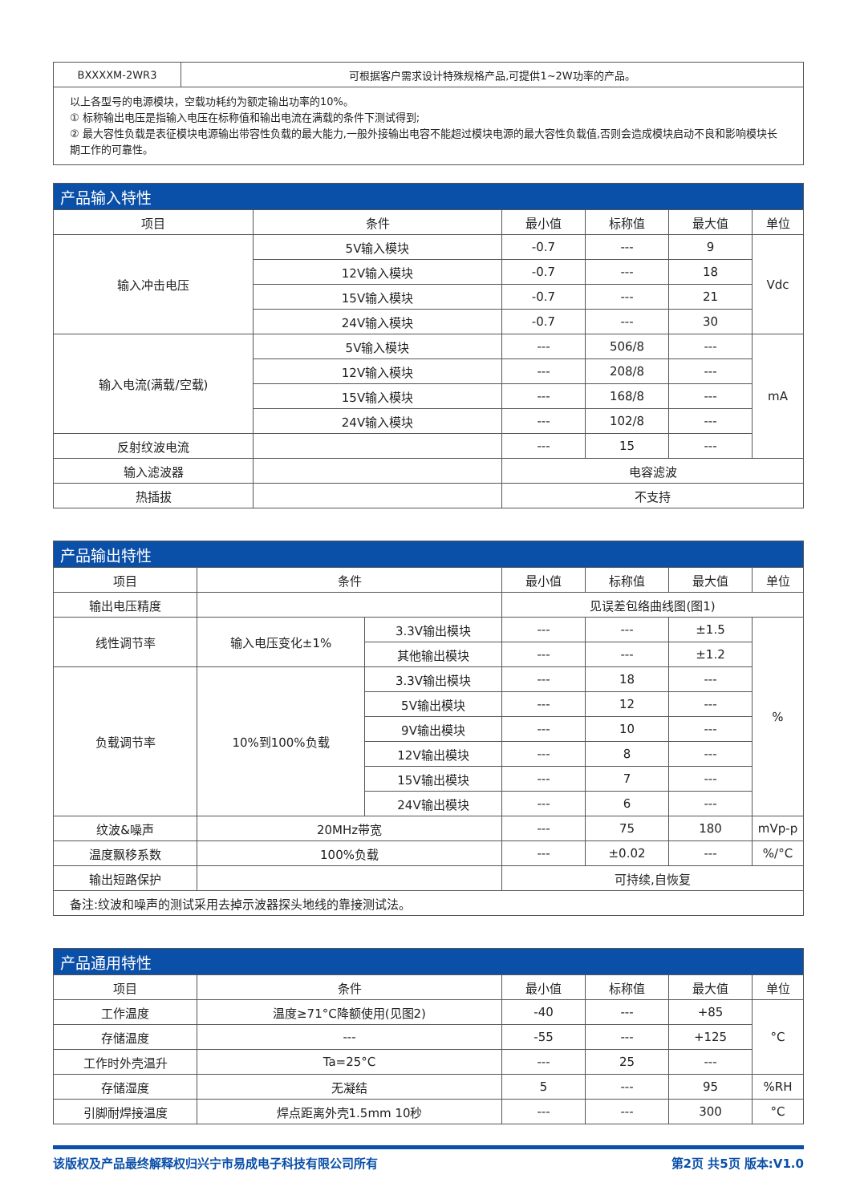| BXXXXM-2WR3 | 可根据客户需求设计特殊规格产品,可提供1~2W功率的产品。 |
| 以上各型号的电源模块，空载功耗约为额定输出功率的10%。 ① 标称输出电压是指输入电压在标称值和输出电流在满载的条件下测试得到; ② 最大容性负载是表征模块电源输出带容性负载的最大能力,一般外接输出电容不能超过模块电源的最大容性负载值,否则会造成模块启动不良和影响模块长期工作的可靠性。 | |
| 产品输入特性 | | | | | |
| 项目 | 条件 | 最小值 | 标称值 | 最大值 | 单位 |
| 输入冲击电压 | 5V输入模块 | -0.7 | --- | 9 | Vdc |
| | 12V输入模块 | -0.7 | --- | 18 | |
| | 15V输入模块 | -0.7 | --- | 21 | |
| | 24V输入模块 | -0.7 | --- | 30 | |
| 输入电流(满载/空载) | 5V输入模块 | --- | 506/8 | --- | mA |
| | 12V输入模块 | --- | 208/8 | --- | |
| | 15V输入模块 | --- | 168/8 | --- | |
| | 24V输入模块 | --- | 102/8 | --- | |
| 反射纹波电流 | | --- | 15 | --- | |
| 输入滤波器 | | 电容滤波 | | | |
| 热插拔 | | 不支持 | | | |
| 产品输出特性 | | | | | | |
| 项目 | 条件 | | 最小值 | 标称值 | 最大值 | 单位 |
| 输出电压精度 | | | 见误差包络曲线图(图1) | | | |
| 线性调节率 | 输入电压变化±1% | 3.3V输出模块 | --- | --- | ±1.5 | % |
| | | 其他输出模块 | --- | --- | ±1.2 | |
| 负载调节率 | 10%到100%负载 | 3.3V输出模块 | --- | 18 | --- | |
| | | 5V输出模块 | --- | 12 | --- | |
| | | 9V输出模块 | --- | 10 | --- | |
| | | 12V输出模块 | --- | 8 | --- | |
| | | 15V输出模块 | --- | 7 | --- | |
| | | 24V输出模块 | --- | 6 | --- | |
| 纹波&噪声 | 20MHz带宽 | | --- | 75 | 180 | mVp-p |
| 温度飘移系数 | 100%负载 | | --- | ±0.02 | --- | %/°C |
| 输出短路保护 | | | 可持续,自恢复 | | | |
| 备注:纹波和噪声的测试采用去掉示波器探头地线的靠接测试法。 | | | | | | |
| 产品通用特性 | | | | | |
| 项目 | 条件 | 最小值 | 标称值 | 最大值 | 单位 |
| 工作温度 | 温度≥71°C降额使用(见图2) | -40 | --- | +85 | °C |
| 存储温度 | --- | -55 | --- | +125 | |
| 工作时外壳温升 | Ta=25°C | --- | 25 | --- | |
| 存储湿度 | 无凝结 | 5 | --- | 95 | %RH |
| 引脚耐焊接温度 | 焊点距离外壳1.5mm 10秒 | --- | --- | 300 | °C |
该版权及产品最终解释权归兴宁市易成电子科技有限公司所有 第2页 共5页 版本:V1.0